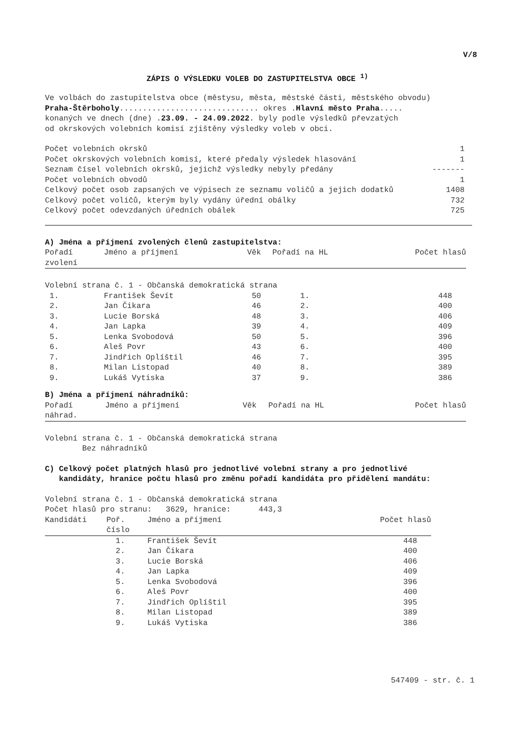V/8
ZÁPIS O VÝSLEDKU VOLEB DO ZASTUPITELSTVA OBCE <sup>1)</sup>
Ve volbách do zastupitelstva obce (městysu, města, městské části, městského obvodu)
Praha-Štěrboholy.............................. okres .Hlavní město Praha.....
konaných ve dnech (dne) .23.09. - 24.09.2022. byly podle výsledků převzatých
od okrskových volebních komisí zjištěny výsledky voleb v obci.
| Počet volebních okrsků | 1 |
| Počet okrskových volebních komisí, které předaly výsledek hlasování | 1 |
| Seznam čísel volebních okrsků, jejichž výsledky nebyly předány | ------- |
| Počet volebních obvodů | 1 |
| Celkový počet osob zapsaných ve výpisech ze seznamu voličů a jejich dodatků | 1408 |
| Celkový počet voličů, kterým byly vydány úřední obálky | 732 |
| Celkový počet odevzdaných úředních obálek | 725 |
A) Jména a příjmení zvolených členů zastupitelstva:
| Pořadí zvolení | Jméno a příjmení | Věk | Pořadí na HL | Počet hlasů |
| --- | --- | --- | --- | --- |
| Volební strana č. 1 - Občanská demokratická strana | | | | |
| 1. | František Ševít | 50 | 1. | 448 |
| 2. | Jan Čikara | 46 | 2. | 400 |
| 3. | Lucie Borská | 48 | 3. | 406 |
| 4. | Jan Lapka | 39 | 4. | 409 |
| 5. | Lenka Svobodová | 50 | 5. | 396 |
| 6. | Aleš Povr | 43 | 6. | 400 |
| 7. | Jindřich Oplíštil | 46 | 7. | 395 |
| 8. | Milan Listopad | 40 | 8. | 389 |
| 9. | Lukáš Vytiska | 37 | 9. | 386 |
B) Jména a příjmení náhradníků:
| Pořadí náhrad. | Jméno a příjmení | Věk | Pořadí na HL | Počet hlasů |
| --- | --- | --- | --- | --- |
Volební strana č. 1 - Občanská demokratická strana
Bez náhradníků
C) Celkový počet platných hlasů pro jednotlivé volební strany a pro jednotlivé
kandidáty, hranice počtu hlasů pro změnu pořadí kandidáta pro přidělení mandátu:
Volební strana č. 1 - Občanská demokratická strana
Počet hlasů pro stranu: 3629, hranice: 443,3
| Kandidáti | Poř. číslo | Jméno a příjmení | Počet hlasů |
| --- | --- | --- | --- |
| | 1. | František Ševít | 448 |
| | 2. | Jan Čikara | 400 |
| | 3. | Lucie Borská | 406 |
| | 4. | Jan Lapka | 409 |
| | 5. | Lenka Svobodová | 396 |
| | 6. | Aleš Povr | 400 |
| | 7. | Jindřich Oplíštil | 395 |
| | 8. | Milan Listopad | 389 |
| | 9. | Lukáš Vytiska | 386 |
547409 - str. č. 1